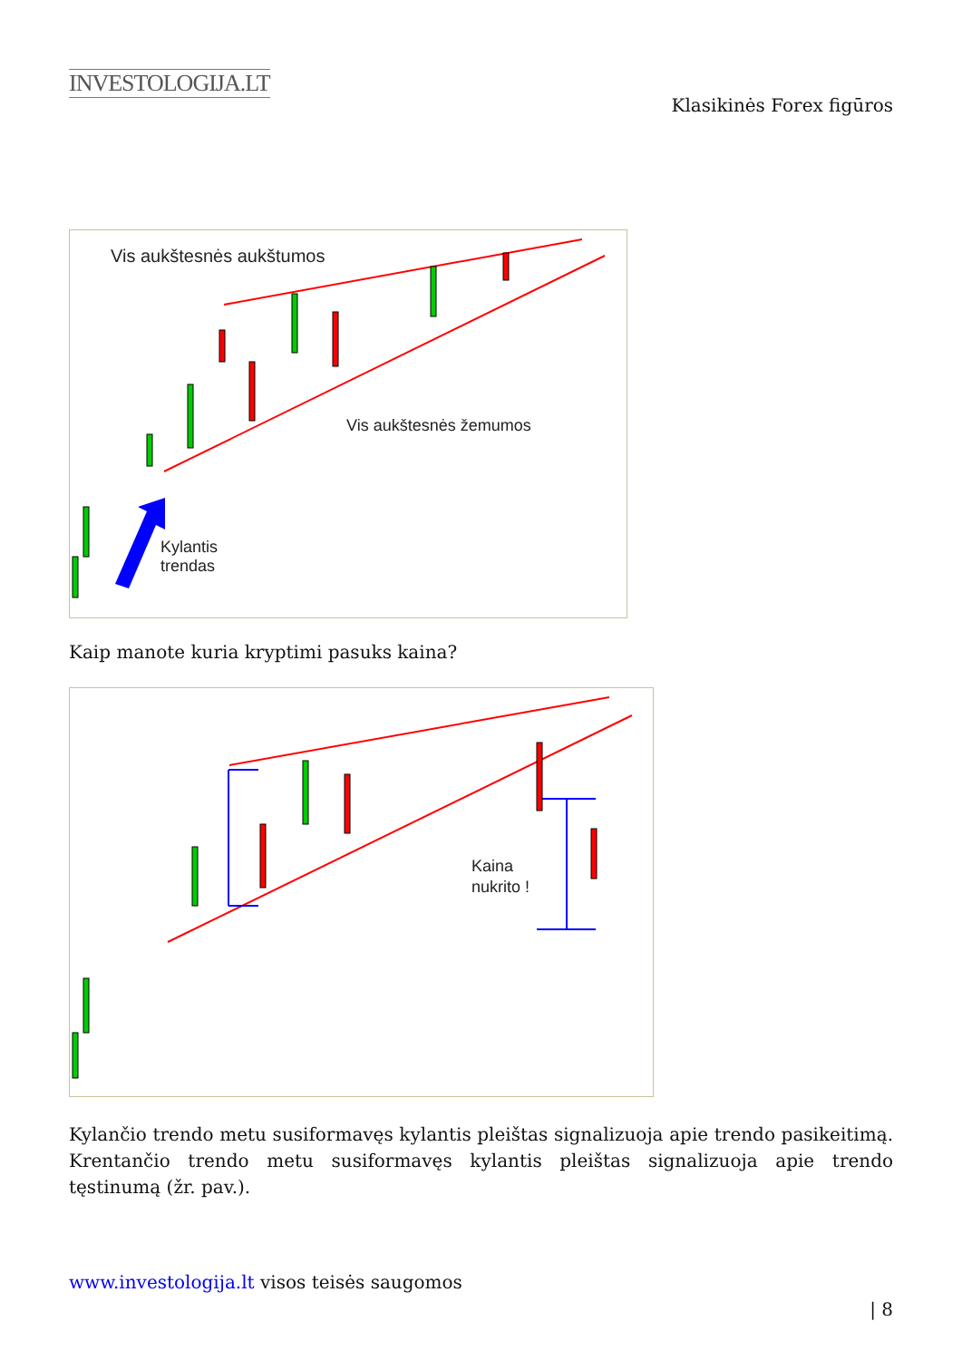INVESTOLOGIJA.LT
Klasikinės Forex figūros
Vis aukštesnės aukštumos
Vis aukštesnės žemumos
Kylantis
trendas
Kaip manote kuria kryptimi pasuks kaina?
Kaina
nukrito !
Kylančio trendo metu susiformavęs kylantis pleištas signalizuoja apie trendo pasikeitimą. Krentančio trendo metu susiformavęs kylantis pleištas signalizuoja apie trendo tęstinumą (žr. pav.).
www.investologija.lt visos teisės saugomos
| 8